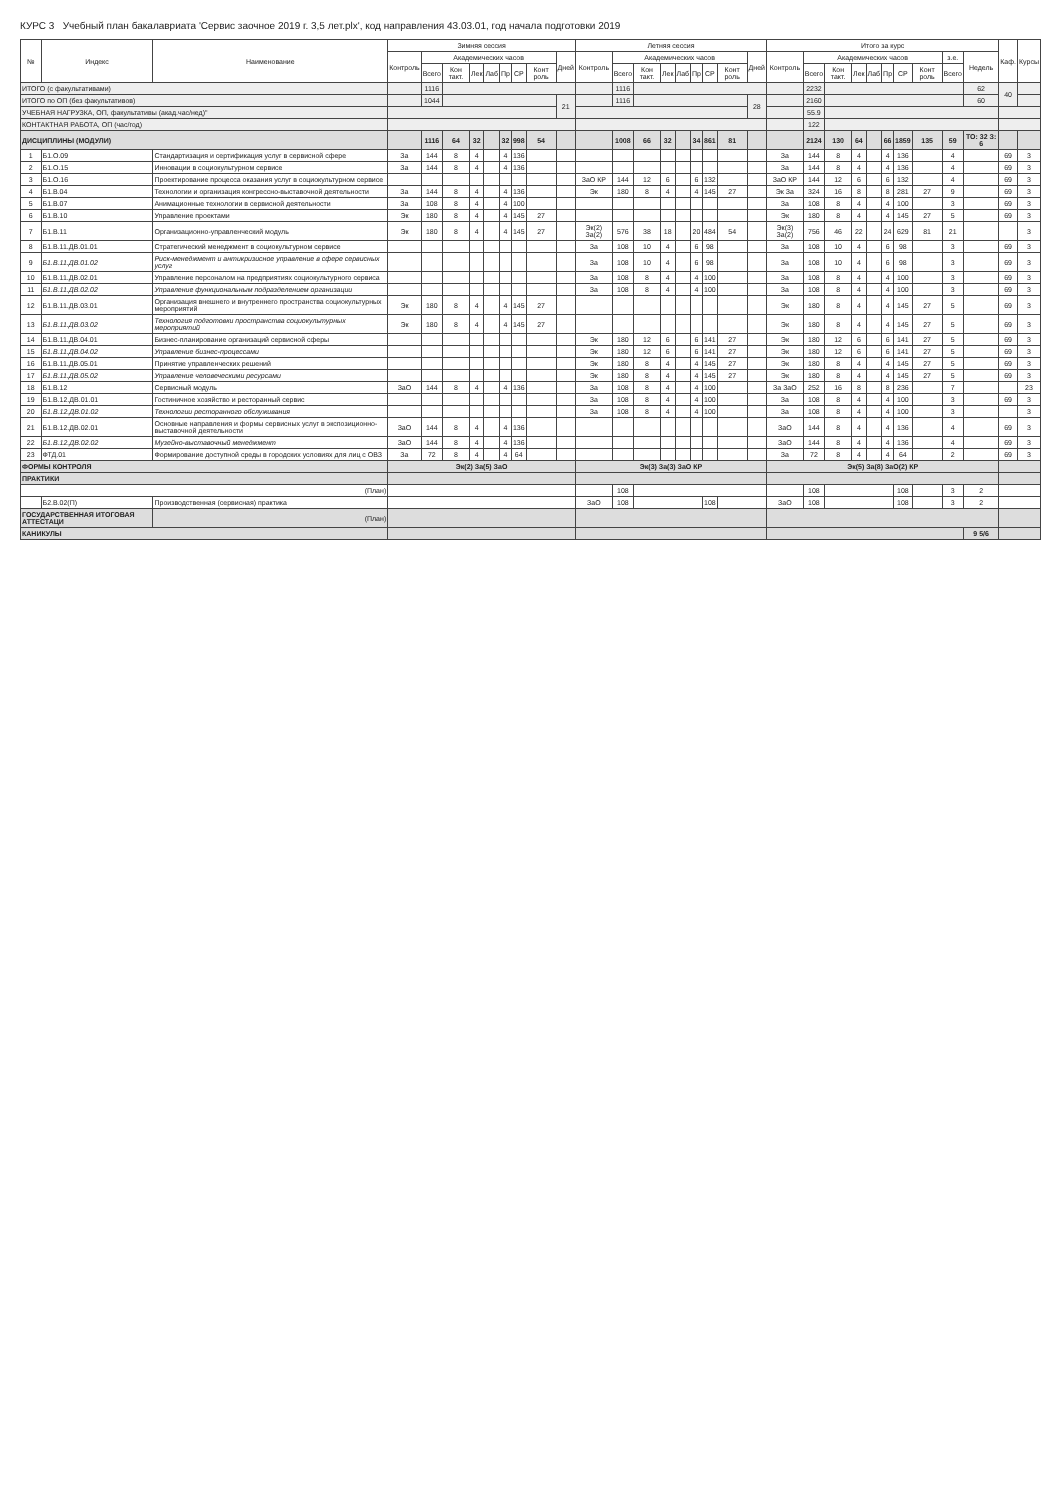КУРС 3 Учебный план бакалавриата 'Сервис заочное 2019 г. 3,5 лет.plx', код направления 43.03.01, год начала подготовки 2019
| № | Индекс | Наименование | Зимняя сессия | | | | | | | | | Летняя сессия | | | | | | | | | Итого за курс | | | | | | | | | | Каф. | Курсы |
| --- | --- | --- | --- | --- | --- | --- | --- | --- | --- | --- | --- | --- | --- | --- | --- | --- | --- | --- | --- | --- | --- | --- | --- | --- | --- | --- | --- | --- | --- | --- | --- | --- |
| | | | Контроль | Академических часов | | | | | | | Дней | Контроль | Академических часов | | | | | | | Дней | Контроль | Академических часов | | | | | | | з.е. | Недель | | |
| | | | | Всего | Кон такт. | Лек | Лаб | Пр | СР | Конт роль | | | Всего | Кон такт. | Лек | Лаб | Пр | СР | Конт роль | | | Всего | Кон такт. | Лек | Лаб | Пр | СР | Конт роль | Всего | | | |
| ИТОГО (с факультативами) | | | | 1116 | | | | | | | | | 1116 | | | | | | | | | 2232 | | | | | | | | 62 | 40 | |
| ИТОГО по ОП (без факультативов) | | | | 1044 | | | | | | | 21 | | 1116 | | | | | | | 28 | | 2160 | | | | | | | | 60 | | |
| УЧЕБНАЯ НАГРУЗКА, ОП, факультативы (акад.час/нед)" | | | | | | | | | | | | | | | | | | | | | | 55.9 | | | | | | | | | | |
| КОНТАКТНАЯ РАБОТА, ОП (час/год) | | | | | | | | | | | | | | | | | | | | | | 122 | | | | | | | | | | |
| ДИСЦИПЛИНЫ (МОДУЛИ) | | | | 1116 | 64 | 32 | | 32 | 998 | 54 | | | 1008 | 66 | 32 | | 34 | 861 | 81 | | | 2124 | 130 | 64 | | 66 | 1859 | 135 | 59 | ТО: 32 З: 6 | | |
| 1 | Б1.О.09 | Стандартизация и сертификация услуг в сервисной сфере | За | 144 | 8 | 4 | | 4 | 136 | | | | | | | | | | | | За | 144 | 8 | 4 | | 4 | 136 | | 4 | | 69 | 3 |
| 2 | Б1.О.15 | Инновации в социокультурном сервисе | За | 144 | 8 | 4 | | 4 | 136 | | | | | | | | | | | | За | 144 | 8 | 4 | | 4 | 136 | | 4 | | 69 | 3 |
| 3 | Б1.О.16 | Проектирование процесса оказания услуг в социокультурном сервисе | | | | | | | | | | ЗаО КР | 144 | 12 | 6 | | 6 | 132 | | | ЗаО КР | 144 | 12 | 6 | | 6 | 132 | | 4 | | 69 | 3 |
| 4 | Б1.В.04 | Технологии и организация конгрессно-выставочной деятельности | За | 144 | 8 | 4 | | 4 | 136 | | | Эк | 180 | 8 | 4 | | 4 | 145 | 27 | | Эк За | 324 | 16 | 8 | | 8 | 281 | 27 | 9 | | 69 | 3 |
| 5 | Б1.В.07 | Анимационные технологии в сервисной деятельности | За | 108 | 8 | 4 | | 4 | 100 | | | | | | | | | | | | За | 108 | 8 | 4 | | 4 | 100 | | 3 | | 69 | 3 |
| 6 | Б1.В.10 | Управление проектами | Эк | 180 | 8 | 4 | | 4 | 145 | 27 | | | | | | | | | | | Эк | 180 | 8 | 4 | | 4 | 145 | 27 | 5 | | 69 | 3 |
| 7 | Б1.В.11 | Организационно-управленческий модуль | Эк | 180 | 8 | 4 | | 4 | 145 | 27 | | Эк(2) За(2) | 576 | 38 | 18 | | 20 | 484 | 54 | | Эк(3) За(2) | 756 | 46 | 22 | | 24 | 629 | 81 | 21 | | | 3 |
| 8 | Б1.В.11.ДВ.01.01 | Стратегический менеджмент в социокультурном сервисе | | | | | | | | | | За | 108 | 10 | 4 | | 6 | 98 | | | За | 108 | 10 | 4 | | 6 | 98 | | 3 | | 69 | 3 |
| 9 | Б1.В.11.ДВ.01.02 | Риск-менеджмент и антикризисное управление в сфере сервисных услуг | | | | | | | | | | За | 108 | 10 | 4 | | 6 | 98 | | | За | 108 | 10 | 4 | | 6 | 98 | | 3 | | 69 | 3 |
| 10 | Б1.В.11.ДВ.02.01 | Управление персоналом на предприятиях социокультурного сервиса | | | | | | | | | | За | 108 | 8 | 4 | | 4 | 100 | | | За | 108 | 8 | 4 | | 4 | 100 | | 3 | | 69 | 3 |
| 11 | Б1.В.11.ДВ.02.02 | Управление функциональным подразделением организации | | | | | | | | | | За | 108 | 8 | 4 | | 4 | 100 | | | За | 108 | 8 | 4 | | 4 | 100 | | 3 | | 69 | 3 |
| 12 | Б1.В.11.ДВ.03.01 | Организация внешнего и внутреннего пространства социокультурных мероприятий | Эк | 180 | 8 | 4 | | 4 | 145 | 27 | | | | | | | | | | | Эк | 180 | 8 | 4 | | 4 | 145 | 27 | 5 | | 69 | 3 |
| 13 | Б1.В.11.ДВ.03.02 | Технология подготовки пространства социокультурных мероприятий | Эк | 180 | 8 | 4 | | 4 | 145 | 27 | | | | | | | | | | | Эк | 180 | 8 | 4 | | 4 | 145 | 27 | 5 | | 69 | 3 |
| 14 | Б1.В.11.ДВ.04.01 | Бизнес-планирование организаций сервисной сферы | | | | | | | | | | Эк | 180 | 12 | 6 | | 6 | 141 | 27 | | Эк | 180 | 12 | 6 | | 6 | 141 | 27 | 5 | | 69 | 3 |
| 15 | Б1.В.11.ДВ.04.02 | Управление бизнес-процессами | | | | | | | | | | Эк | 180 | 12 | 6 | | 6 | 141 | 27 | | Эк | 180 | 12 | 6 | | 6 | 141 | 27 | 5 | | 69 | 3 |
| 16 | Б1.В.11.ДВ.05.01 | Принятие управленческих решений | | | | | | | | | | Эк | 180 | 8 | 4 | | 4 | 145 | 27 | | Эк | 180 | 8 | 4 | | 4 | 145 | 27 | 5 | | 69 | 3 |
| 17 | Б1.В.11.ДВ.05.02 | Управление человеческими ресурсами | | | | | | | | | | Эк | 180 | 8 | 4 | | 4 | 145 | 27 | | Эк | 180 | 8 | 4 | | 4 | 145 | 27 | 5 | | 69 | 3 |
| 18 | Б1.В.12 | Сервисный модуль | ЗаО | 144 | 8 | 4 | | 4 | 136 | | | За | 108 | 8 | 4 | | 4 | 100 | | | За ЗаО | 252 | 16 | 8 | | 8 | 236 | | 7 | | | 23 |
| 19 | Б1.В.12.ДВ.01.01 | Гостиничное хозяйство и ресторанный сервис | | | | | | | | | | За | 108 | 8 | 4 | | 4 | 100 | | | За | 108 | 8 | 4 | | 4 | 100 | | 3 | | 69 | 3 |
| 20 | Б1.В.12.ДВ.01.02 | Технологии ресторанного обслуживания | | | | | | | | | | За | 108 | 8 | 4 | | 4 | 100 | | | За | 108 | 8 | 4 | | 4 | 100 | | 3 | | | 3 |
| 21 | Б1.В.12.ДВ.02.01 | Основные направления и формы сервисных услуг в экспозиционно-выставочной деятельности | ЗаО | 144 | 8 | 4 | | 4 | 136 | | | | | | | | | | | | ЗаО | 144 | 8 | 4 | | 4 | 136 | | 4 | | 69 | 3 |
| 22 | Б1.В.12.ДВ.02.02 | Музейно-выставочный менеджмент | ЗаО | 144 | 8 | 4 | | 4 | 136 | | | | | | | | | | | | ЗаО | 144 | 8 | 4 | | 4 | 136 | | 4 | | 69 | 3 |
| 23 | ФТД.01 | Формирование доступной среды в городских условиях для лиц с ОВЗ | За | 72 | 8 | 4 | | 4 | 64 | | | | | | | | | | | | За | 72 | 8 | 4 | | 4 | 64 | | 2 | | 69 | 3 |
| ФОРМЫ КОНТРОЛЯ | | | Эк(2) За(5) ЗаО | | | | | | | | | Эк(3) За(3) ЗаО КР | | | | | | | | | Эк(5) За(8) ЗаО(2) КР | | | | | | | | | | | |
| ПРАКТИКИ | | | | | | | | | | | | | | | | | | | | | | | | | | | | | | | | |
| (План) | | | | | | | | | | | | | 108 | | | | | | | | | 108 | | | | | 108 | | 3 | 2 | | |
| | Б2.В.02(П) | Производственная (сервисная) практика | | | | | | | | | | ЗаО | 108 | | | | | 108 | | | ЗаО | 108 | | | | | 108 | | 3 | 2 | | |
| ГОСУДАРСТВЕННАЯ ИТОГОВАЯ АТТЕСТАЦИ | | (План) | | | | | | | | | | | | | | | | | | | | | | | | | | | | | | |
| КАНИКУЛЫ | | | | | | | | | | | | | | | | | | | | | | | | | | | | | | 9 5/6 | | |